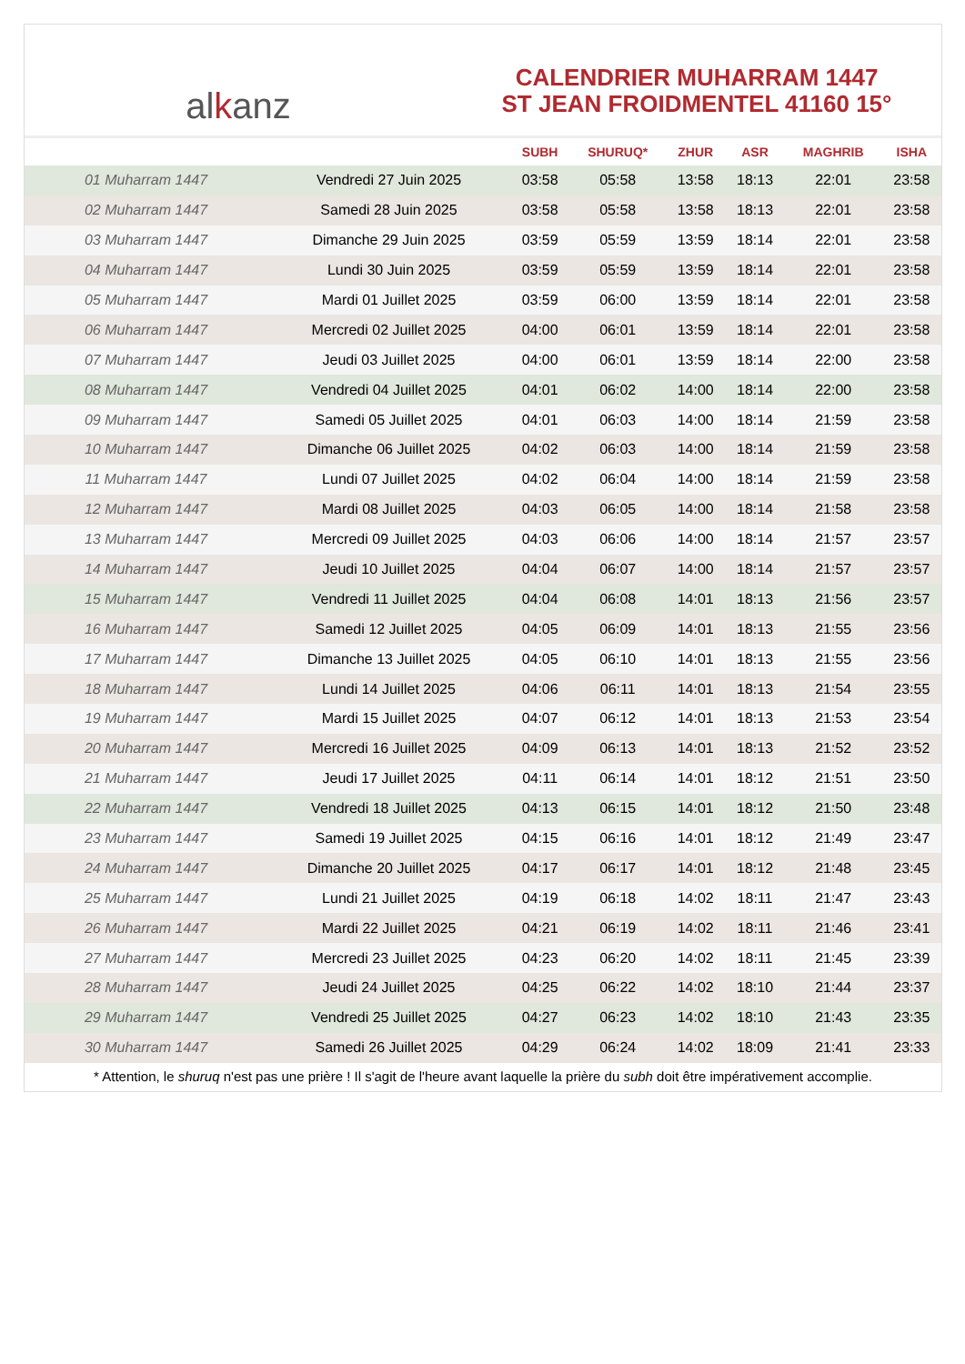al k anz
CALENDRIER MUHARRAM 1447
ST JEAN FROIDMENTEL 41160 15°
| | | SUBH | SHURUQ* | ZHUR | ASR | MAGHRIB | ISHA |
| --- | --- | --- | --- | --- | --- | --- | --- |
| 01 Muharram 1447 | Vendredi 27 Juin 2025 | 03:58 | 05:58 | 13:58 | 18:13 | 22:01 | 23:58 |
| 02 Muharram 1447 | Samedi 28 Juin 2025 | 03:58 | 05:58 | 13:58 | 18:13 | 22:01 | 23:58 |
| 03 Muharram 1447 | Dimanche 29 Juin 2025 | 03:59 | 05:59 | 13:59 | 18:14 | 22:01 | 23:58 |
| 04 Muharram 1447 | Lundi 30 Juin 2025 | 03:59 | 05:59 | 13:59 | 18:14 | 22:01 | 23:58 |
| 05 Muharram 1447 | Mardi 01 Juillet 2025 | 03:59 | 06:00 | 13:59 | 18:14 | 22:01 | 23:58 |
| 06 Muharram 1447 | Mercredi 02 Juillet 2025 | 04:00 | 06:01 | 13:59 | 18:14 | 22:01 | 23:58 |
| 07 Muharram 1447 | Jeudi 03 Juillet 2025 | 04:00 | 06:01 | 13:59 | 18:14 | 22:00 | 23:58 |
| 08 Muharram 1447 | Vendredi 04 Juillet 2025 | 04:01 | 06:02 | 14:00 | 18:14 | 22:00 | 23:58 |
| 09 Muharram 1447 | Samedi 05 Juillet 2025 | 04:01 | 06:03 | 14:00 | 18:14 | 21:59 | 23:58 |
| 10 Muharram 1447 | Dimanche 06 Juillet 2025 | 04:02 | 06:03 | 14:00 | 18:14 | 21:59 | 23:58 |
| 11 Muharram 1447 | Lundi 07 Juillet 2025 | 04:02 | 06:04 | 14:00 | 18:14 | 21:59 | 23:58 |
| 12 Muharram 1447 | Mardi 08 Juillet 2025 | 04:03 | 06:05 | 14:00 | 18:14 | 21:58 | 23:58 |
| 13 Muharram 1447 | Mercredi 09 Juillet 2025 | 04:03 | 06:06 | 14:00 | 18:14 | 21:57 | 23:57 |
| 14 Muharram 1447 | Jeudi 10 Juillet 2025 | 04:04 | 06:07 | 14:00 | 18:14 | 21:57 | 23:57 |
| 15 Muharram 1447 | Vendredi 11 Juillet 2025 | 04:04 | 06:08 | 14:01 | 18:13 | 21:56 | 23:57 |
| 16 Muharram 1447 | Samedi 12 Juillet 2025 | 04:05 | 06:09 | 14:01 | 18:13 | 21:55 | 23:56 |
| 17 Muharram 1447 | Dimanche 13 Juillet 2025 | 04:05 | 06:10 | 14:01 | 18:13 | 21:55 | 23:56 |
| 18 Muharram 1447 | Lundi 14 Juillet 2025 | 04:06 | 06:11 | 14:01 | 18:13 | 21:54 | 23:55 |
| 19 Muharram 1447 | Mardi 15 Juillet 2025 | 04:07 | 06:12 | 14:01 | 18:13 | 21:53 | 23:54 |
| 20 Muharram 1447 | Mercredi 16 Juillet 2025 | 04:09 | 06:13 | 14:01 | 18:13 | 21:52 | 23:52 |
| 21 Muharram 1447 | Jeudi 17 Juillet 2025 | 04:11 | 06:14 | 14:01 | 18:12 | 21:51 | 23:50 |
| 22 Muharram 1447 | Vendredi 18 Juillet 2025 | 04:13 | 06:15 | 14:01 | 18:12 | 21:50 | 23:48 |
| 23 Muharram 1447 | Samedi 19 Juillet 2025 | 04:15 | 06:16 | 14:01 | 18:12 | 21:49 | 23:47 |
| 24 Muharram 1447 | Dimanche 20 Juillet 2025 | 04:17 | 06:17 | 14:01 | 18:12 | 21:48 | 23:45 |
| 25 Muharram 1447 | Lundi 21 Juillet 2025 | 04:19 | 06:18 | 14:02 | 18:11 | 21:47 | 23:43 |
| 26 Muharram 1447 | Mardi 22 Juillet 2025 | 04:21 | 06:19 | 14:02 | 18:11 | 21:46 | 23:41 |
| 27 Muharram 1447 | Mercredi 23 Juillet 2025 | 04:23 | 06:20 | 14:02 | 18:11 | 21:45 | 23:39 |
| 28 Muharram 1447 | Jeudi 24 Juillet 2025 | 04:25 | 06:22 | 14:02 | 18:10 | 21:44 | 23:37 |
| 29 Muharram 1447 | Vendredi 25 Juillet 2025 | 04:27 | 06:23 | 14:02 | 18:10 | 21:43 | 23:35 |
| 30 Muharram 1447 | Samedi 26 Juillet 2025 | 04:29 | 06:24 | 14:02 | 18:09 | 21:41 | 23:33 |
* Attention, le shuruq n'est pas une prière ! Il s'agit de l'heure avant laquelle la prière du subh doit être impérativement accomplie.